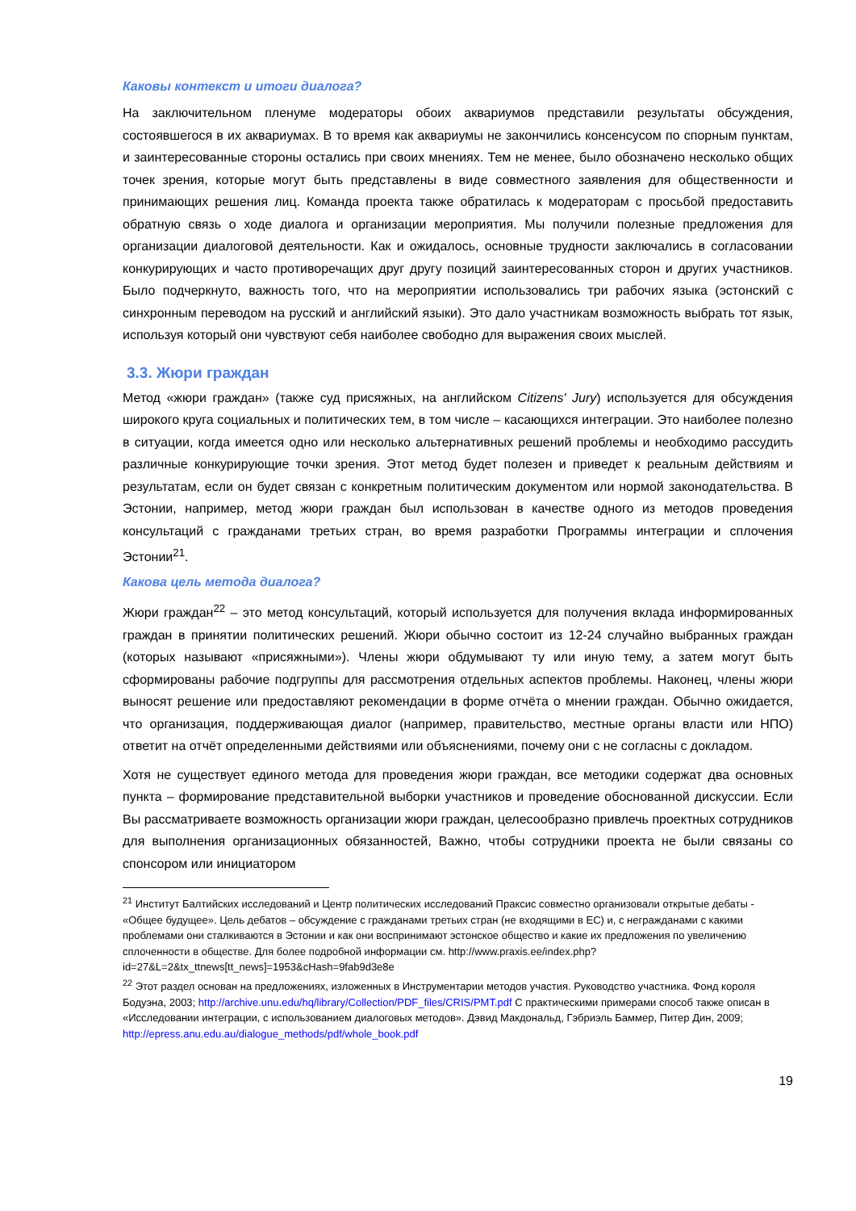Каковы контекст и итоги диалога?
На заключительном пленуме модераторы обоих аквариумов представили результаты обсуждения, состоявшегося в их аквариумах. В то время как аквариумы не закончились консенсусом по спорным пунктам, и заинтересованные стороны остались при своих мнениях. Тем не менее, было обозначено несколько общих точек зрения, которые могут быть представлены в виде совместного заявления для общественности и принимающих решения лиц. Команда проекта также обратилась к модераторам с просьбой предоставить обратную связь о ходе диалога и организации мероприятия. Мы получили полезные предложения для организации диалоговой деятельности. Как и ожидалось, основные трудности заключались в согласовании конкурирующих и часто противоречащих друг другу позиций заинтересованных сторон и других участников. Было подчеркнуто, важность того, что на мероприятии использовались три рабочих языка (эстонский с синхронным переводом на русский и английский языки). Это дало участникам возможность выбрать тот язык, используя который они чувствуют себя наиболее свободно для выражения своих мыслей.
3.3. Жюри граждан
Метод «жюри граждан» (также суд присяжных, на английском Citizens' Jury) используется для обсуждения широкого круга социальных и политических тем, в том числе – касающихся интеграции. Это наиболее полезно в ситуации, когда имеется одно или несколько альтернативных решений проблемы и необходимо рассудить различные конкурирующие точки зрения. Этот метод будет полезен и приведет к реальным действиям и результатам, если он будет связан с конкретным политическим документом или нормой законодательства. В Эстонии, например, метод жюри граждан был использован в качестве одного из методов проведения консультаций с гражданами третьих стран, во время разработки Программы интеграции и сплочения Эстонии<sup>21</sup>.
Какова цель метода диалога?
Жюри граждан<sup>22</sup> – это метод консультаций, который используется для получения вклада информированных граждан в принятии политических решений. Жюри обычно состоит из 12-24 случайно выбранных граждан (которых называют «присяжными»). Члены жюри обдумывают ту или иную тему, а затем могут быть сформированы рабочие подгруппы для рассмотрения отдельных аспектов проблемы. Наконец, члены жюри выносят решение или предоставляют рекомендации в форме отчёта о мнении граждан. Обычно ожидается, что организация, поддерживающая диалог (например, правительство, местные органы власти или НПО) ответит на отчёт определенными действиями или объяснениями, почему они с не согласны с докладом.
Хотя не существует единого метода для проведения жюри граждан, все методики содержат два основных пункта – формирование представительной выборки участников и проведение обоснованной дискуссии. Если Вы рассматриваете возможность организации жюри граждан, целесообразно привлечь проектных сотрудников для выполнения организационных обязанностей, Важно, чтобы сотрудники проекта не были связаны со спонсором или инициатором
<sup>21</sup> Институт Балтийских исследований и Центр политических исследований Праксис совместно организовали открытые дебаты - «Общее будущее». Цель дебатов – обсуждение с гражданами третьих стран (не входящими в ЕС) и, с негражданами с какими проблемами они сталкиваются в Эстонии и как они воспринимают эстонское общество и какие их предложения по увеличению сплоченности в обществе. Для более подробной информации см. http://www.praxis.ee/index.php?id=27&L=2&tx_ttnews[tt_news]=1953&cHash=9fab9d3e8e
<sup>22</sup> Этот раздел основан на предложениях, изложенных в Инструментарии методов участия. Руководство участника. Фонд короля Бодуэна, 2003; http://archive.unu.edu/hq/library/Collection/PDF_files/CRIS/PMT.pdf С практическими примерами способ также описан в «Исследовании интеграции, с использованием диалоговых методов». Дэвид Макдональд, Гэбриэль Баммер, Питер Дин, 2009; http://epress.anu.edu.au/dialogue_methods/pdf/whole_book.pdf
19